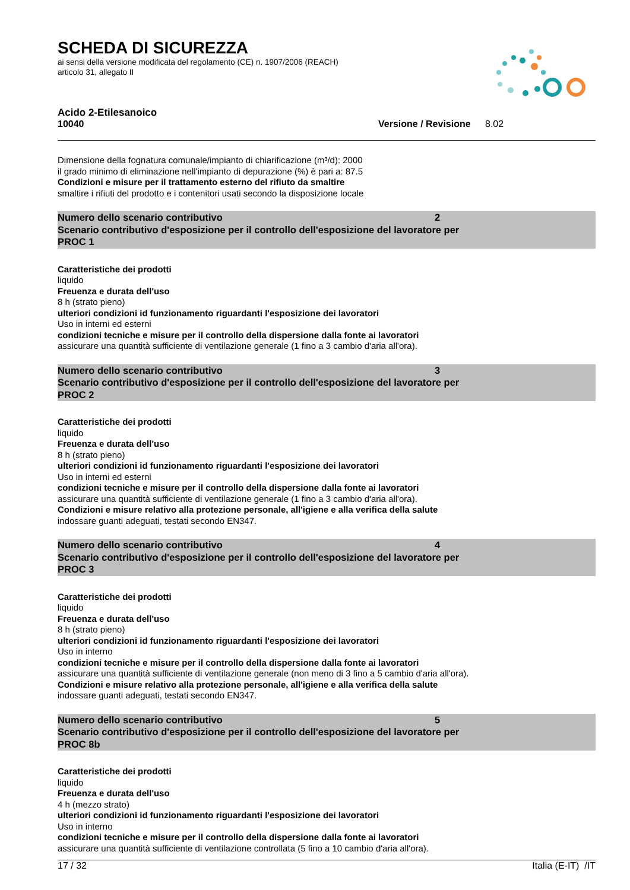SCHEDA DI SICUREZZA
ai sensi della versione modificata del regolamento (CE) n. 1907/2006 (REACH)
articolo 31, allegato II
Acido 2-Etilesanoico
10040 Versione / Revisione 8.02
Dimensione della fognatura comunale/impianto di chiarificazione (m³/d): 2000
il grado minimo di eliminazione nell'impianto di depurazione (%) è pari a: 87.5
Condizioni e misure per il trattamento esterno del rifiuto da smaltire
smaltire i rifiuti del prodotto e i contenitori usati secondo la disposizione locale
Numero dello scenario contributivo 2
Scenario contributivo d'esposizione per il controllo dell'esposizione del lavoratore per
PROC 1
Caratteristiche dei prodotti
liquido
Freuenza e durata dell'uso
8 h (strato pieno)
ulteriori condizioni id funzionamento riguardanti l'esposizione dei lavoratori
Uso in interni ed esterni
condizioni tecniche e misure per il controllo della dispersione dalla fonte ai lavoratori
assicurare una quantità sufficiente di ventilazione generale (1 fino a 3 cambio d'aria all'ora).
Numero dello scenario contributivo 3
Scenario contributivo d'esposizione per il controllo dell'esposizione del lavoratore per
PROC 2
Caratteristiche dei prodotti
liquido
Freuenza e durata dell'uso
8 h (strato pieno)
ulteriori condizioni id funzionamento riguardanti l'esposizione dei lavoratori
Uso in interni ed esterni
condizioni tecniche e misure per il controllo della dispersione dalla fonte ai lavoratori
assicurare una quantità sufficiente di ventilazione generale (1 fino a 3 cambio d'aria all'ora).
Condizioni e misure relativo alla protezione personale, all'igiene e alla verifica della salute
indossare guanti adeguati, testati secondo EN347.
Numero dello scenario contributivo 4
Scenario contributivo d'esposizione per il controllo dell'esposizione del lavoratore per
PROC 3
Caratteristiche dei prodotti
liquido
Freuenza e durata dell'uso
8 h (strato pieno)
ulteriori condizioni id funzionamento riguardanti l'esposizione dei lavoratori
Uso in interno
condizioni tecniche e misure per il controllo della dispersione dalla fonte ai lavoratori
assicurare una quantità sufficiente di ventilazione generale (non meno di 3 fino a 5 cambio d'aria all'ora).
Condizioni e misure relativo alla protezione personale, all'igiene e alla verifica della salute
indossare guanti adeguati, testati secondo EN347.
Numero dello scenario contributivo 5
Scenario contributivo d'esposizione per il controllo dell'esposizione del lavoratore per
PROC 8b
Caratteristiche dei prodotti
liquido
Freuenza e durata dell'uso
4 h (mezzo strato)
ulteriori condizioni id funzionamento riguardanti l'esposizione dei lavoratori
Uso in interno
condizioni tecniche e misure per il controllo della dispersione dalla fonte ai lavoratori
assicurare una quantità sufficiente di ventilazione controllata (5 fino a 10 cambio d'aria all'ora).
17 / 32 Italia (E-IT) /IT